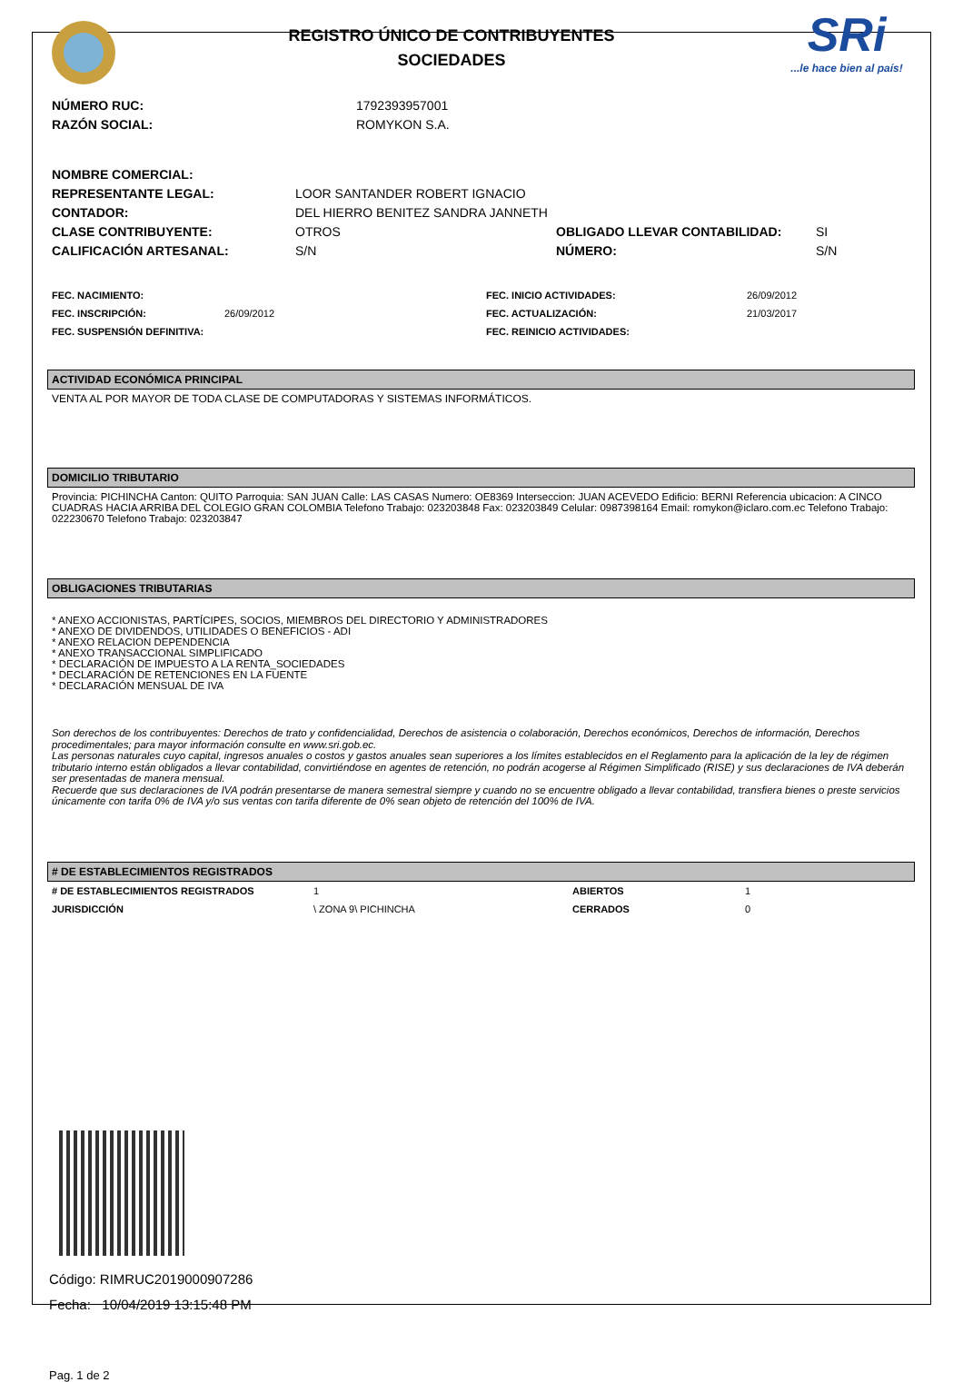REGISTRO ÚNICO DE CONTRIBUYENTES
SOCIEDADES
SRi
...le hace bien al país!
| NÚMERO RUC: | 1792393957001 |
| RAZÓN SOCIAL: | ROMYKON S.A. |
| NOMBRE COMERCIAL: | | | |
| REPRESENTANTE LEGAL: | LOOR SANTANDER ROBERT IGNACIO | | |
| CONTADOR: | DEL HIERRO BENITEZ SANDRA JANNETH | | |
| CLASE CONTRIBUYENTE: | OTROS | OBLIGADO LLEVAR CONTABILIDAD: | SI |
| CALIFICACIÓN ARTESANAL: | S/N | NÚMERO: | S/N |
| FEC. NACIMIENTO: | | FEC. INICIO ACTIVIDADES: | 26/09/2012 |
| FEC. INSCRIPCIÓN: | 26/09/2012 | FEC. ACTUALIZACIÓN: | 21/03/2017 |
| FEC. SUSPENSIÓN DEFINITIVA: | | FEC. REINICIO ACTIVIDADES: | |
ACTIVIDAD ECONÓMICA PRINCIPAL
VENTA AL POR MAYOR DE TODA CLASE DE COMPUTADORAS Y SISTEMAS INFORMÁTICOS.
DOMICILIO TRIBUTARIO
Provincia: PICHINCHA Canton: QUITO Parroquia: SAN JUAN Calle: LAS CASAS Numero: OE8369 Interseccion: JUAN ACEVEDO Edificio: BERNI Referencia ubicacion: A CINCO CUADRAS HACIA ARRIBA DEL COLEGIO GRAN COLOMBIA Telefono Trabajo: 023203848 Fax: 023203849 Celular: 0987398164 Email: romykon@iclaro.com.ec Telefono Trabajo: 022230670 Telefono Trabajo: 023203847
OBLIGACIONES TRIBUTARIAS
* ANEXO ACCIONISTAS, PARTÍCIPES, SOCIOS, MIEMBROS DEL DIRECTORIO Y ADMINISTRADORES
* ANEXO DE DIVIDENDOS, UTILIDADES O BENEFICIOS - ADI
* ANEXO RELACION DEPENDENCIA
* ANEXO TRANSACCIONAL SIMPLIFICADO
* DECLARACIÓN DE IMPUESTO A LA RENTA_SOCIEDADES
* DECLARACIÓN DE RETENCIONES EN LA FUENTE
* DECLARACIÓN MENSUAL DE IVA
Son derechos de los contribuyentes: Derechos de trato y confidencialidad, Derechos de asistencia o colaboración, Derechos económicos, Derechos de información, Derechos procedimentales; para mayor información consulte en www.sri.gob.ec.
Las personas naturales cuyo capital, ingresos anuales o costos y gastos anuales sean superiores a los límites establecidos en el Reglamento para la aplicación de la ley de régimen tributario interno están obligados a llevar contabilidad, convirtiéndose en agentes de retención, no podrán acogerse al Régimen Simplificado (RISE) y sus declaraciones de IVA deberán ser presentadas de manera mensual.
Recuerde que sus declaraciones de IVA podrán presentarse de manera semestral siempre y cuando no se encuentre obligado a llevar contabilidad, transfiera bienes o preste servicios únicamente con tarifa 0% de IVA y/o sus ventas con tarifa diferente de 0% sean objeto de retención del 100% de IVA.
# DE ESTABLECIMIENTOS REGISTRADOS
| # DE ESTABLECIMIENTOS REGISTRADOS | 1 | ABIERTOS | 1 |
| JURISDICCIÓN | \ ZONA 9\ PICHINCHA | CERRADOS | 0 |
Código: RIMRUC2019000907286
Fecha: 10/04/2019 13:15:48 PM
Pag. 1 de 2